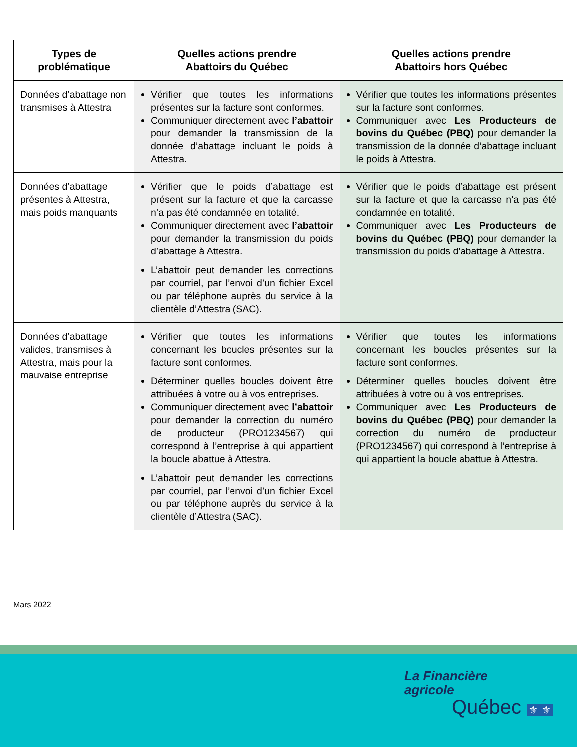| Types de problématique | Quelles actions prendre Abattoirs du Québec | Quelles actions prendre Abattoirs hors Québec |
| --- | --- | --- |
| Données d’abattage non transmises à Attestra | Vérifier que toutes les informations présentes sur la facture sont conformes. Communiquer directement avec l’abattoir pour demander la transmission de la donnée d’abattage incluant le poids à Attestra. | Vérifier que toutes les informations présentes sur la facture sont conformes. Communiquer avec Les Producteurs de bovins du Québec (PBQ) pour demander la transmission de la donnée d’abattage incluant le poids à Attestra. |
| Données d’abattage présentes à Attestra, mais poids manquants | Vérifier que le poids d’abattage est présent sur la facture et que la carcasse n’a pas été condamnée en totalité. Communiquer directement avec l’abattoir pour demander la transmission du poids d’abattage à Attestra. L’abattoir peut demander les corrections par courriel, par l’envoi d’un fichier Excel ou par téléphone auprès du service à la clientèle d’Attestra (SAC). | Vérifier que le poids d’abattage est présent sur la facture et que la carcasse n’a pas été condamnée en totalité. Communiquer avec Les Producteurs de bovins du Québec (PBQ) pour demander la transmission du poids d’abattage à Attestra. |
| Données d’abattage valides, transmises à Attestra, mais pour la mauvaise entreprise | Vérifier que toutes les informations concernant les boucles présentes sur la facture sont conformes. Déterminer quelles boucles doivent être attribuées à votre ou à vos entreprises. Communiquer directement avec l’abattoir pour demander la correction du numéro de producteur (PRO1234567) qui correspond à l’entreprise à qui appartient la boucle abattue à Attestra. L’abattoir peut demander les corrections par courriel, par l’envoi d’un fichier Excel ou par téléphone auprès du service à la clientèle d’Attestra (SAC). | Vérifier que toutes les informations concernant les boucles présentes sur la facture sont conformes. Déterminer quelles boucles doivent être attribuées à votre ou à vos entreprises. Communiquer avec Les Producteurs de bovins du Québec (PBQ) pour demander la correction du numéro de producteur (PRO1234567) qui correspond à l’entreprise à qui appartient la boucle abattue à Attestra. |
Mars 2022
La Financière
agricole
Québec ⚜ ⚜